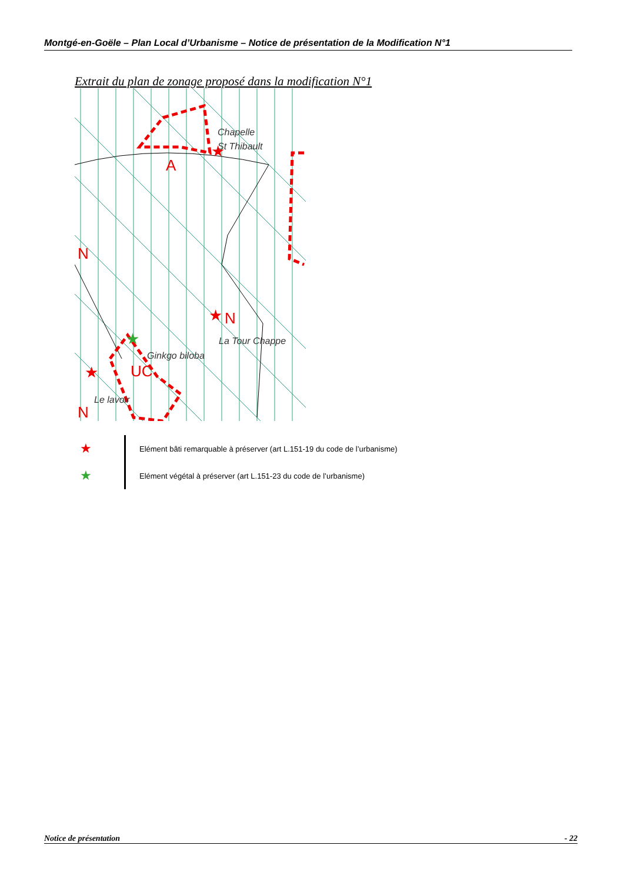Montgé-en-Goële – Plan Local d’Urbanisme – Notice de présentation de la Modification N°1
Extrait du plan de zonage proposé dans la modification N°1
A
N
N
UC
N
Chapelle
St Thibault
La Tour Chappe
Ginkgo biloba
Le lavoir
★
★
★
★
★ Elément bâti remarquable à préserver (art L.151-19 du code de l’urbanisme)
★ Elément végétal à préserver (art L.151-23 du code de l’urbanisme)
Notice de présentation - 22